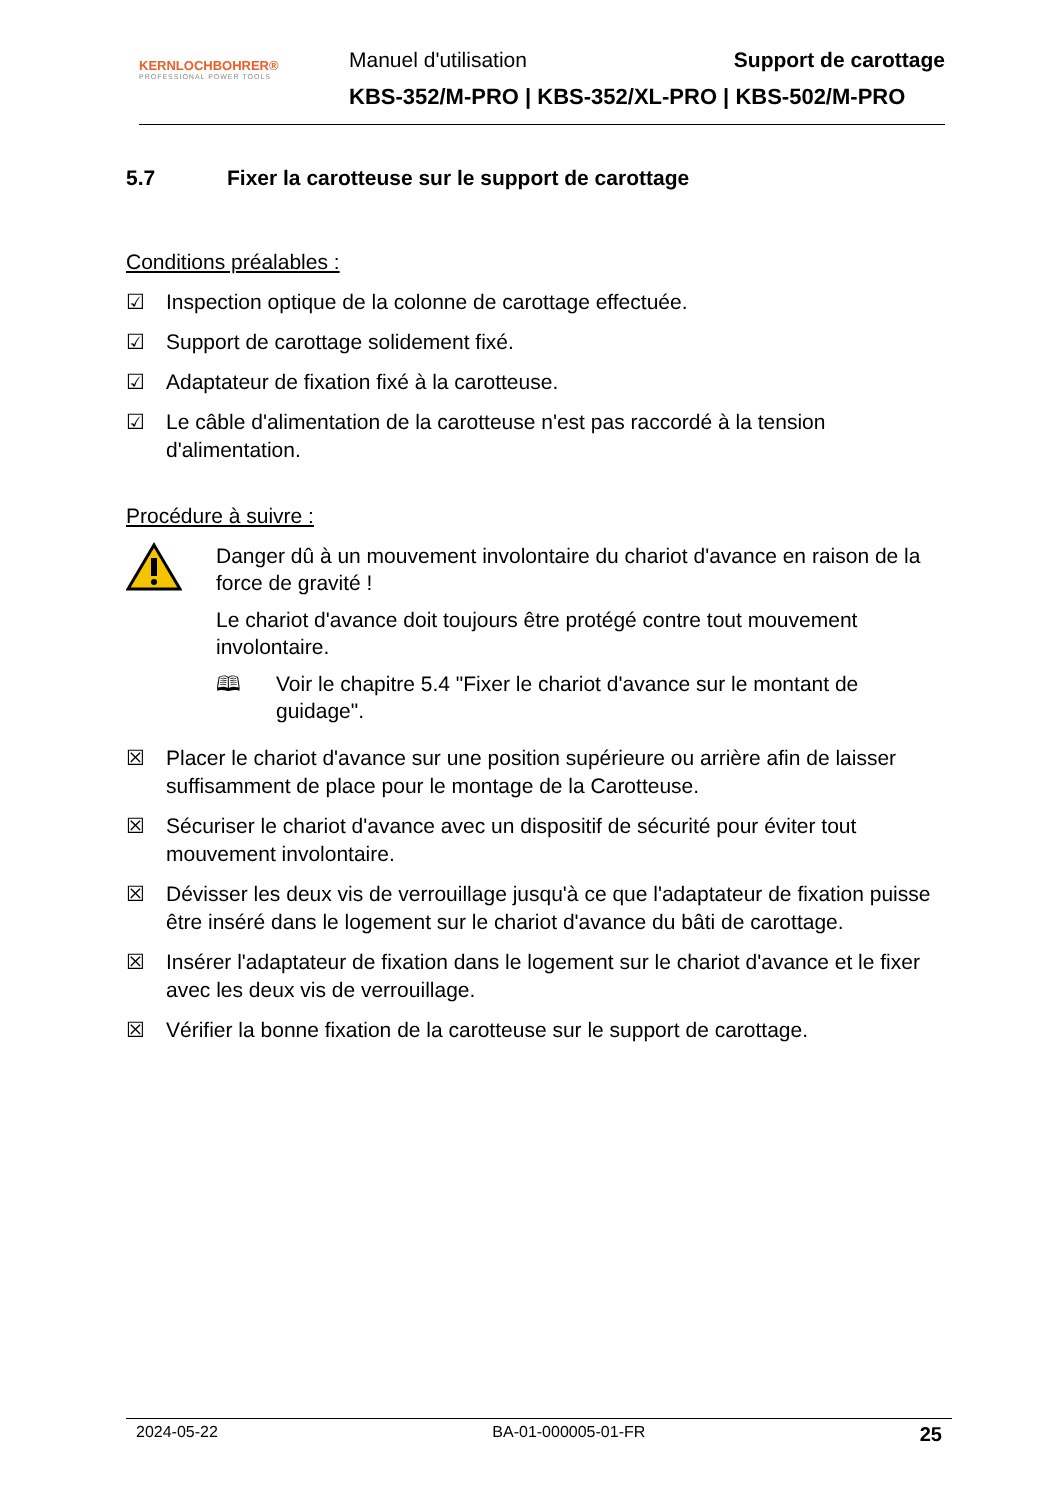KERNLOCHBOHRER®
PROFESSIONAL POWER TOOLS
Manuel d'utilisation Support de carottage
KBS-352/M-PRO | KBS-352/XL-PRO | KBS-502/M-PRO
5.7 Fixer la carotteuse sur le support de carottage
Conditions préalables :
☑ Inspection optique de la colonne de carottage effectuée.
☑ Support de carottage solidement fixé.
☑ Adaptateur de fixation fixé à la carotteuse.
☑ Le câble d'alimentation de la carotteuse n'est pas raccordé à la tension d'alimentation.
Procédure à suivre :
Danger dû à un mouvement involontaire du chariot d'avance en raison de la force de gravité !
Le chariot d'avance doit toujours être protégé contre tout mouvement involontaire.
🕮 Voir le chapitre 5.4 "Fixer le chariot d'avance sur le montant de guidage".
☒ Placer le chariot d'avance sur une position supérieure ou arrière afin de laisser suffisamment de place pour le montage de la Carotteuse.
☒ Sécuriser le chariot d'avance avec un dispositif de sécurité pour éviter tout mouvement involontaire.
☒ Dévisser les deux vis de verrouillage jusqu'à ce que l'adaptateur de fixation puisse être inséré dans le logement sur le chariot d'avance du bâti de carottage.
☒ Insérer l'adaptateur de fixation dans le logement sur le chariot d'avance et le fixer avec les deux vis de verrouillage.
☒ Vérifier la bonne fixation de la carotteuse sur le support de carottage.
2024-05-22 BA-01-000005-01-FR 25